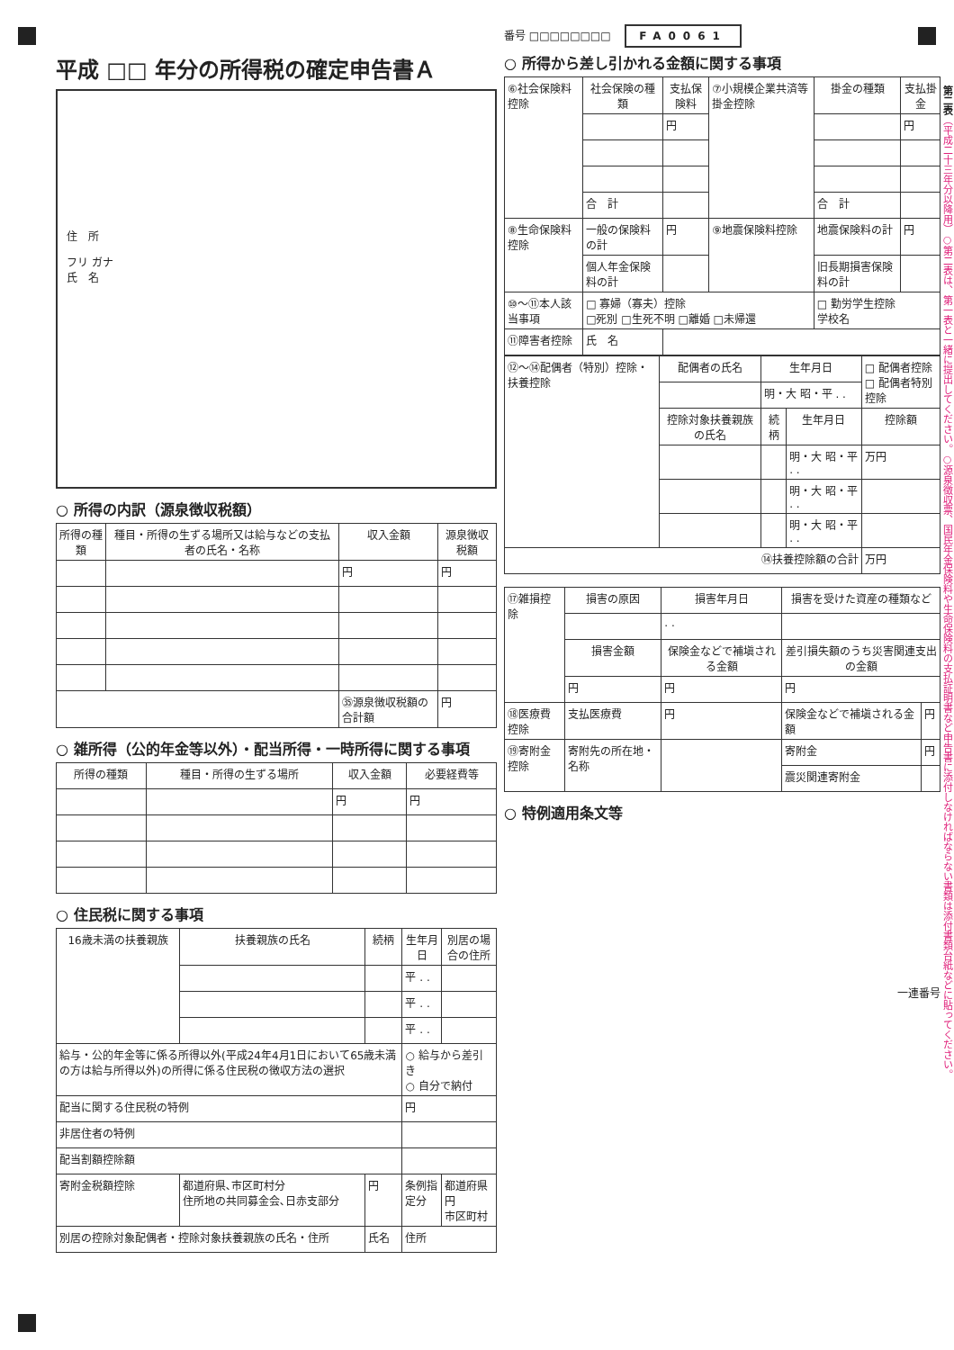平成 □□ 年分の所得税の確定申告書Ａ
住　所
フリ ガナ
氏　名
○ 所得の内訳（源泉徴収税額）
| 所得の種類 | 種目・所得の生ずる場所又は給与などの支払者の氏名・名称 | 収入金額 | 源泉徴収税額 |
| --- | --- | --- | --- |
| | | 円 | 円 |
| | | ㉟源泉徴収税額の合計額 | 円 |
○ 雑所得（公的年金等以外）・配当所得・一時所得に関する事項
| 所得の種類 | 種目・所得の生ずる場所 | 収入金額 | 必要経費等 |
| --- | --- | --- | --- |
| | | 円 | 円 |
○ 住民税に関する事項
| 16歳未満の扶養親族 | 扶養親族の氏名 | 続柄 | 生年月日 | 別居の場合の住所 |
| --- | --- | --- | --- | --- |
| | | | 平 . . | |
| | | | 平 . . | |
| | | | 平 . . | |
| 給与・公的年金等に係る所得以外(平成24年4月1日において65歳未満の方は給与所得以外)の所得に係る住民税の徴収方法の選択 | | | ○ 給与から差引き ○ 自分で納付 | |
| 配当に関する住民税の特例 | | | 円 | |
| 非居住者の特例 | | | | |
| 配当割額控除額 | | | | |
| 寄附金税額控除 | 都道府県､市区町村分 住所地の共同募金会､日赤支部分 | 円 | 条例指定分 | 都道府県 円 市区町村 |
| 別居の控除対象配偶者・控除対象扶養親族の氏名・住所 | | 氏名 | 住所 | |
番号 □□□□□□□□ 　FA0061
○ 所得から差し引かれる金額に関する事項
| ⑥社会保険料控除 | 社会保険の種類 | 支払保険料 | ⑦小規模企業共済等掛金控除 | 掛金の種類 | 支払掛金 |
| | | 円 | | | 円 |
| | 合 計 | | | 合 計 | |
| ⑧生命保険料控除 | 一般の保険料の計 | 円 | ⑨地震保険料控除 | 地震保険料の計 | 円 |
| | 個人年金保険料の計 | | | 旧長期損害保険料の計 | |
| ⑩〜⑪本人該当事項 | □ 寡婦（寡夫）控除 □死別 □生死不明 □離婚 □未帰還 | | | □ 勤労学生控除 学校名 | |
| ⑪障害者控除 | 氏 名 | | | | |
| ⑫〜⑭配偶者（特別）控除・扶養控除 | 配偶者の氏名 | 生年月日 | | □ 配偶者控除 □ 配偶者特別控除 |
| | | 明・大 昭・平 . . | | |
| | 控除対象扶養親族の氏名 | 続柄 | 生年月日 | 控除額 |
| | | | 明・大 昭・平 . . | 万円 |
| | | | 明・大 昭・平 . . | |
| | | | 明・大 昭・平 . . | |
| ⑭扶養控除額の合計 | | | | 万円 |
| ⑰雑損控除 | 損害の原因 | 損害年月日 | 損害を受けた資産の種類など | |
| | | . . | | |
| | 損害金額 | 保険金などで補塡される金額 | 差引損失額のうち災害関連支出の金額 | |
| | 円 | 円 | 円 | |
| ⑱医療費控除 | 支払医療費 | 円 | 保険金などで補塡される金額 | 円 |
| ⑲寄附金控除 | 寄附先の所在地・名称 | | 寄附金 | 円 |
| | | | 震災関連寄附金 | |
○ 特例適用条文等
一連番号
第二表（平成二十三年分以降用）○第二表は、第一表と一緒に提出してください。○源泉徴収票、国民年金保険料や生命保険料の支払証明書など申告書に添付しなければならない書類は添付書類台紙などに貼ってください。